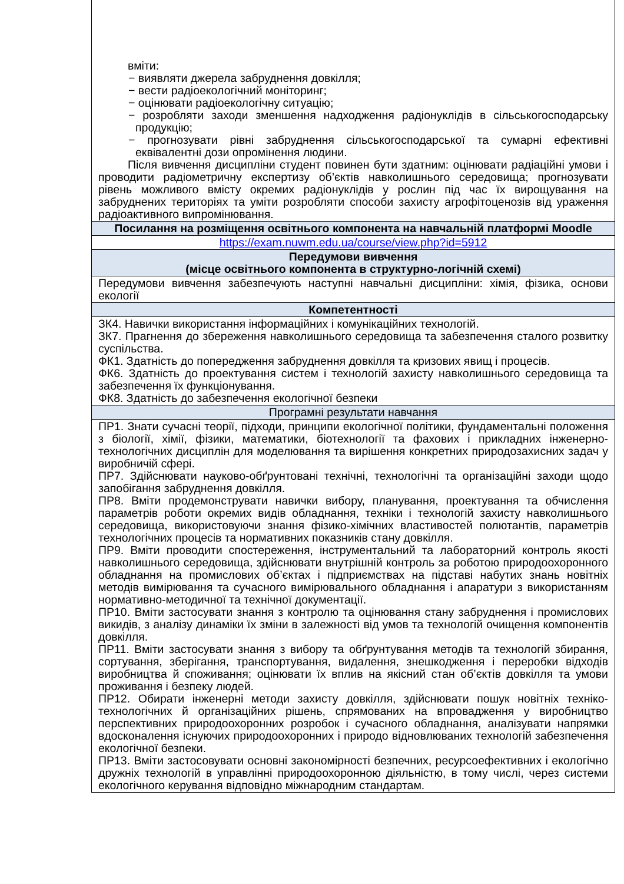| вміти: − виявляти джерела забруднення довкілля; − вести радіоекологічний моніторинг; − оцінювати радіоекологічну ситуацію; − розробляти заходи зменшення надходження радіонуклідів в сільськогосподарську продукцію; − прогнозувати рівні забруднення сільськогосподарської та сумарні ефективні еквівалентні дози опромінення людини. Після вивчення дисципліни студент повинен бути здатним: оцінювати радіаційні умови і проводити радіометричну експертизу об’єктів навколишнього середовища; прогнозувати рівень можливого вмісту окремих радіонуклідів у рослин під час їх вирощування на забруднених територіях та уміти розробляти способи захисту агрофітоценозів від ураження радіоактивного випромінювання. |
| Посилання на розміщення освітнього компонента на навчальній платформі Moodle |
| https://exam.nuwm.edu.ua/course/view.php?id=5912 |
| Передумови вивчення (місце освітнього компонента в структурно-логічній схемі) |
| Передумови вивчення забезпечують наступні навчальні дисципліни: хімія, фізика, основи екології |
| Компетентності |
| ЗК4. Навички використання інформаційних і комунікаційних технологій. ЗК7. Прагнення до збереження навколишнього середовища та забезпечення сталого розвитку суспільства. ФК1. Здатність до попередження забруднення довкілля та кризових явищ і процесів. ФК6. Здатність до проектування систем і технологій захисту навколишнього середовища та забезпечення їх функціонування. ФК8. Здатність до забезпечення екологічної безпеки |
| Програмні результати навчання |
| ПР1. Знати сучасні теорії, підходи, принципи екологічної політики, фундаментальні положення з біології, хімії, фізики, математики, біотехнології та фахових і прикладних інженерно-технологічних дисциплін для моделювання та вирішення конкретних природозахисних задач у виробничій сфері. ПР7. Здійснювати науково-обґрунтовані технічні, технологічні та організаційні заходи щодо запобігання забруднення довкілля. ПР8. Вміти продемонструвати навички вибору, планування, проектування та обчислення параметрів роботи окремих видів обладнання, техніки і технологій захисту навколишнього середовища, використовуючи знання фізико-хімічних властивостей полютантів, параметрів технологічних процесів та нормативних показників стану довкілля. ПР9. Вміти проводити спостереження, інструментальний та лабораторний контроль якості навколишнього середовища, здійснювати внутрішній контроль за роботою природоохоронного обладнання на промислових об’єктах і підприємствах на підставі набутих знань новітніх методів вимірювання та сучасного вимірювального обладнання і апаратури з використанням нормативно-методичної та технічної документації. ПР10. Вміти застосувати знання з контролю та оцінювання стану забруднення і промислових викидів, з аналізу динаміки їх зміни в залежності від умов та технологій очищення компонентів довкілля. ПР11. Вміти застосувати знання з вибору та обґрунтування методів та технологій збирання, сортування, зберігання, транспортування, видалення, знешкодження і переробки відходів виробництва й споживання; оцінювати їх вплив на якісний стан об’єктів довкілля та умови проживання і безпеку людей. ПР12. Обирати інженерні методи захисту довкілля, здійснювати пошук новітніх техніко-технологічних й організаційних рішень, спрямованих на впровадження у виробництво перспективних природоохоронних розробок і сучасного обладнання, аналізувати напрямки вдосконалення існуючих природоохоронних і природо відновлюваних технологій забезпечення екологічної безпеки. ПР13. Вміти застосовувати основні закономірності безпечних, ресурсоефективних і екологічно дружніх технологій в управлінні природоохоронною діяльністю, в тому числі, через системи екологічного керування відповідно міжнародним стандартам. |